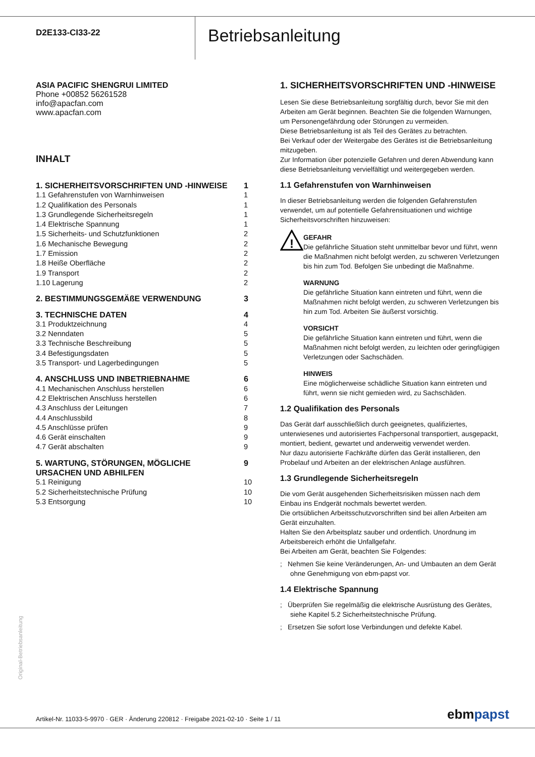D2E133-CI33-22
Betriebsanleitung
ASIA PACIFIC SHENGRUI LIMITED
Phone +00852 56261528
info@apacfan.com
www.apacfan.com
INHALT
| 1. SICHERHEITSVORSCHRIFTEN UND -HINWEISE | 1 |
| 1.1 Gefahrenstufen von Warnhinweisen | 1 |
| 1.2 Qualifikation des Personals | 1 |
| 1.3 Grundlegende Sicherheitsregeln | 1 |
| 1.4 Elektrische Spannung | 1 |
| 1.5 Sicherheits- und Schutzfunktionen | 2 |
| 1.6 Mechanische Bewegung | 2 |
| 1.7 Emission | 2 |
| 1.8 Heiße Oberfläche | 2 |
| 1.9 Transport | 2 |
| 1.10 Lagerung | 2 |
| 2. BESTIMMUNGSGEMÄßE VERWENDUNG | 3 |
| 3. TECHNISCHE DATEN | 4 |
| 3.1 Produktzeichnung | 4 |
| 3.2 Nenndaten | 5 |
| 3.3 Technische Beschreibung | 5 |
| 3.4 Befestigungsdaten | 5 |
| 3.5 Transport- und Lagerbedingungen | 5 |
| 4. ANSCHLUSS UND INBETRIEBNAHME | 6 |
| 4.1 Mechanischen Anschluss herstellen | 6 |
| 4.2 Elektrischen Anschluss herstellen | 6 |
| 4.3 Anschluss der Leitungen | 7 |
| 4.4 Anschlussbild | 8 |
| 4.5 Anschlüsse prüfen | 9 |
| 4.6 Gerät einschalten | 9 |
| 4.7 Gerät abschalten | 9 |
| 5. WARTUNG, STÖRUNGEN, MÖGLICHE URSACHEN UND ABHILFEN | 9 |
| 5.1 Reinigung | 10 |
| 5.2 Sicherheitstechnische Prüfung | 10 |
| 5.3 Entsorgung | 10 |
1. SICHERHEITSVORSCHRIFTEN UND -HINWEISE
Lesen Sie diese Betriebsanleitung sorgfältig durch, bevor Sie mit den Arbeiten am Gerät beginnen. Beachten Sie die folgenden Warnungen, um Personengefährdung oder Störungen zu vermeiden.
Diese Betriebsanleitung ist als Teil des Gerätes zu betrachten.
Bei Verkauf oder der Weitergabe des Gerätes ist die Betriebsanleitung mitzugeben.
Zur Information über potenzielle Gefahren und deren Abwendung kann diese Betriebsanleitung vervielfältigt und weitergegeben werden.
1.1 Gefahrenstufen von Warnhinweisen
In dieser Betriebsanleitung werden die folgenden Gefahrenstufen verwendet, um auf potentielle Gefahrensituationen und wichtige Sicherheitsvorschriften hinzuweisen:
!
GEFAHR
Die gefährliche Situation steht unmittelbar bevor und führt, wenn die Maßnahmen nicht befolgt werden, zu schweren Verletzungen bis hin zum Tod. Befolgen Sie unbedingt die Maßnahme.
WARNUNG
Die gefährliche Situation kann eintreten und führt, wenn die Maßnahmen nicht befolgt werden, zu schweren Verletzungen bis hin zum Tod. Arbeiten Sie äußerst vorsichtig.
VORSICHT
Die gefährliche Situation kann eintreten und führt, wenn die Maßnahmen nicht befolgt werden, zu leichten oder geringfügigen Verletzungen oder Sachschäden.
HINWEIS
Eine möglicherweise schädliche Situation kann eintreten und führt, wenn sie nicht gemieden wird, zu Sachschäden.
1.2 Qualifikation des Personals
Das Gerät darf ausschließlich durch geeignetes, qualifiziertes, unterwiesenes und autorisiertes Fachpersonal transportiert, ausgepackt, montiert, bedient, gewartet und anderweitig verwendet werden.
Nur dazu autorisierte Fachkräfte dürfen das Gerät installieren, den Probelauf und Arbeiten an der elektrischen Anlage ausführen.
1.3 Grundlegende Sicherheitsregeln
Die vom Gerät ausgehenden Sicherheitsrisiken müssen nach dem Einbau ins Endgerät nochmals bewertet werden.
Die ortsüblichen Arbeitsschutzvorschriften sind bei allen Arbeiten am Gerät einzuhalten.
Halten Sie den Arbeitsplatz sauber und ordentlich. Unordnung im Arbeitsbereich erhöht die Unfallgefahr.
Bei Arbeiten am Gerät, beachten Sie Folgendes:
; Nehmen Sie keine Veränderungen, An- und Umbauten an dem Gerät ohne Genehmigung von ebm-papst vor.
1.4 Elektrische Spannung
; Überprüfen Sie regelmäßig die elektrische Ausrüstung des Gerätes, siehe Kapitel 5.2 Sicherheitstechnische Prüfung.
; Ersetzen Sie sofort lose Verbindungen und defekte Kabel.
Original-Betriebsanleitung
Artikel-Nr. 11033-5-9970 · GER · Änderung 220812 · Freigabe 2021-02-10 · Seite 1 / 11
ebmpapst